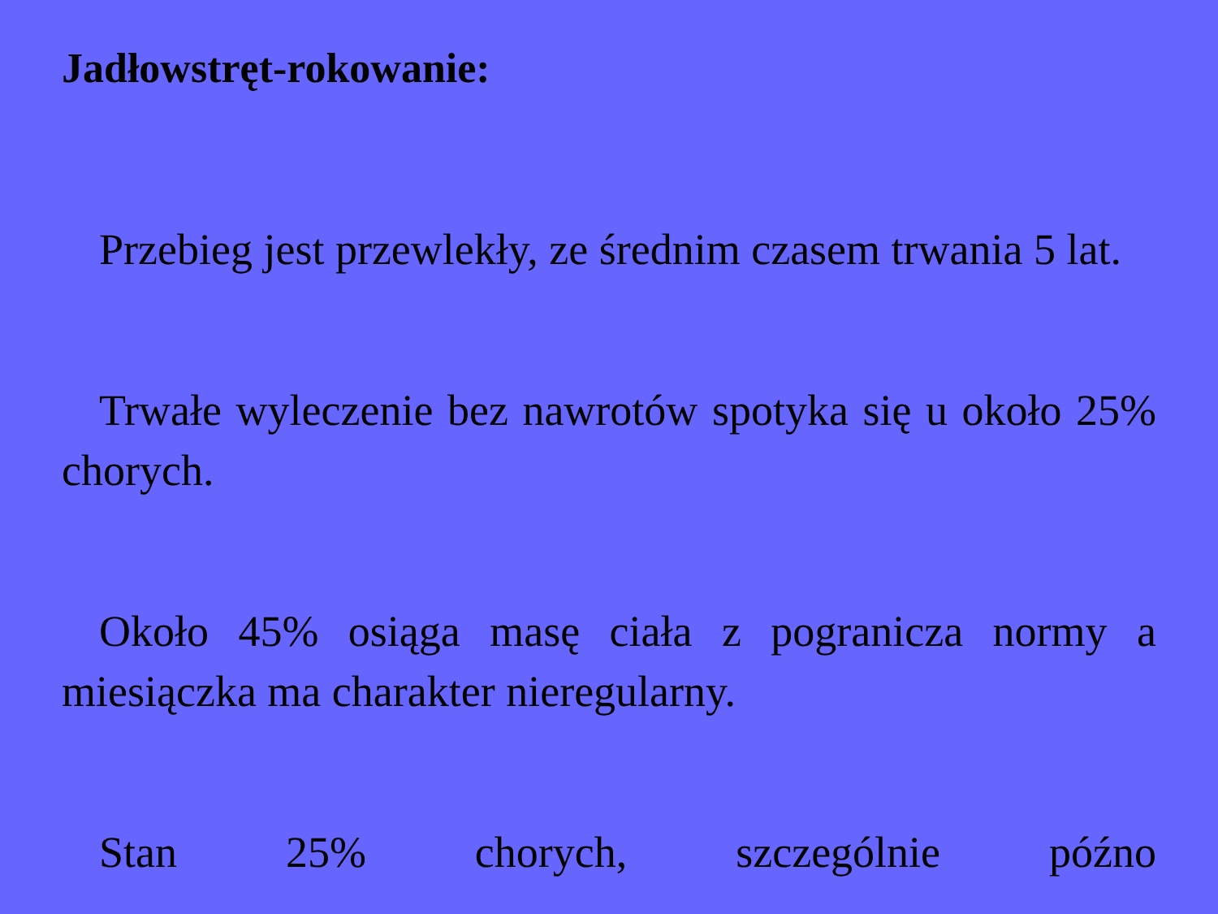Jadłowstręt-rokowanie:
Przebieg jest przewlekły, ze średnim czasem trwania 5 lat.
Trwałe wyleczenie bez nawrotów spotyka się u około 25% chorych.
Około 45% osiąga masę ciała z pogranicza normy a miesiączka ma charakter nieregularny.
Stan 25% chorych, szczególnie późno